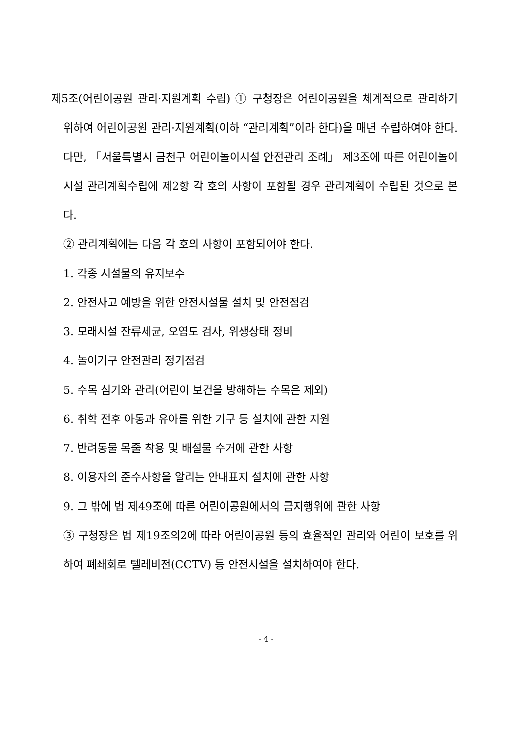제5조(어린이공원 관리·지원계획 수립) ① 구청장은 어린이공원을 체계적으로 관리하기 위하여 어린이공원 관리·지원계획(이하 “관리계획”이라 한다)을 매년 수립하여야 한다. 다만, 「서울특별시 금천구 어린이놀이시설 안전관리 조례」 제3조에 따른 어린이놀이시설 관리계획수립에 제2항 각 호의 사항이 포함될 경우 관리계획이 수립된 것으로 본다.
② 관리계획에는 다음 각 호의 사항이 포함되어야 한다.
1. 각종 시설물의 유지보수
2. 안전사고 예방을 위한 안전시설물 설치 및 안전점검
3. 모래시설 잔류세균, 오염도 검사, 위생상태 정비
4. 놀이기구 안전관리 정기점검
5. 수목 심기와 관리(어린이 보건을 방해하는 수목은 제외)
6. 취학 전후 아동과 유아를 위한 기구 등 설치에 관한 지원
7. 반려동물 목줄 착용 및 배설물 수거에 관한 사항
8. 이용자의 준수사항을 알리는 안내표지 설치에 관한 사항
9. 그 밖에 법 제49조에 따른 어린이공원에서의 금지행위에 관한 사항
③ 구청장은 법 제19조의2에 따라 어린이공원 등의 효율적인 관리와 어린이 보호를 위하여 폐쇄회로 텔레비전(CCTV) 등 안전시설을 설치하여야 한다.
- 4 -